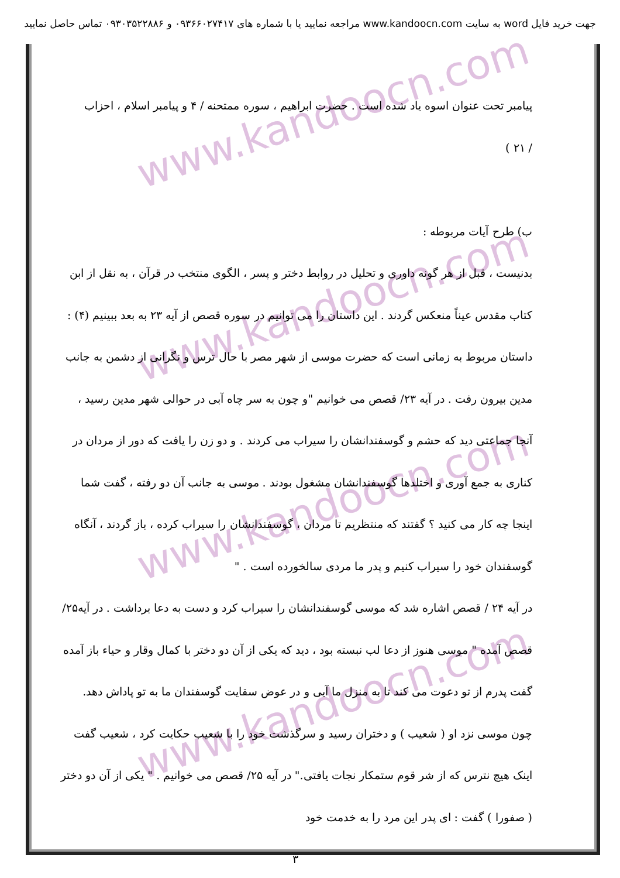جهت خرید فایل word به سایت www.kandoocn.com مراجعه نمایید یا با شماره های ۰۹۳۶۶۰۲۷۴۱۷ و ۰۹۳۰۳۵۲۲۸۸۶ تماس حاصل نمایید
www.kandoocn.com
www.kandoocn.com
www.kandoocn.com
www.kandoocn.com
پیامبر تحت عنوان اسوه یاد شده است . حضرت ابراهیم ، سوره ممتحنه / ۴ و پیامبر اسلام ، احزاب
/ ۲۱ )
ب) طرح آیات مربوطه :
بدنیست ، قبل از هر گونه داوری و تحلیل در روابط دختر و پسر ، الگوی منتخب در قرآن ، به نقل از ابن کتاب مقدس عیناً منعکس گردند . این داستان را می توانیم در سوره قصص از آیه ۲۳ به بعد ببینیم (۴) : داستان مربوط به زمانی است که حضرت موسی از شهر مصر با حال ترس و نگرانی از دشمن به جانب مدین بیرون رفت . در آیه ۲۳/ قصص می خوانیم "و چون به سر چاه آبی در حوالی شهر مدین رسید ، آنجا جماعتی دید که حشم و گوسفندانشان را سیراب می کردند . و دو زن را یافت که دور از مردان در کناری به جمع آوری و اختلدها گوسفندانشان مشغول بودند . موسی به جانب آن دو رفته ، گفت شما اینجا چه کار می کنید ؟ گفتند که منتظریم تا مردان ، گوسفندانشان را سیراب کرده ، باز گردند ، آنگاه گوسفندان خود را سیراب کنیم و پدر ما مردی سالخورده است . "
در آیه ۲۴ / قصص اشاره شد که موسی گوسفندانشان را سیراب کرد و دست به دعا برداشت . در آیه۲۵/ قصص آمده " موسی هنوز از دعا لب نبسته بود ، دید که یکی از آن دو دختر با کمال وقار و حیاء باز آمده گفت پدرم از تو دعوت می کند تا به منزل ما آیی و در عوض سقایت گوسفندان ما به تو پاداش دهد. چون موسی نزد او ( شعیب ) و دختران رسید و سرگذشت خود را با شعیب حکایت کرد ، شعیب گفت اینک هیچ نترس که از شر قوم ستمکار نجات یافتی." در آیه ۲۵/ قصص می خوانیم . " یکی از آن دو دختر ( صفورا ) گفت : ای پدر این مرد را به خدمت خود
۳